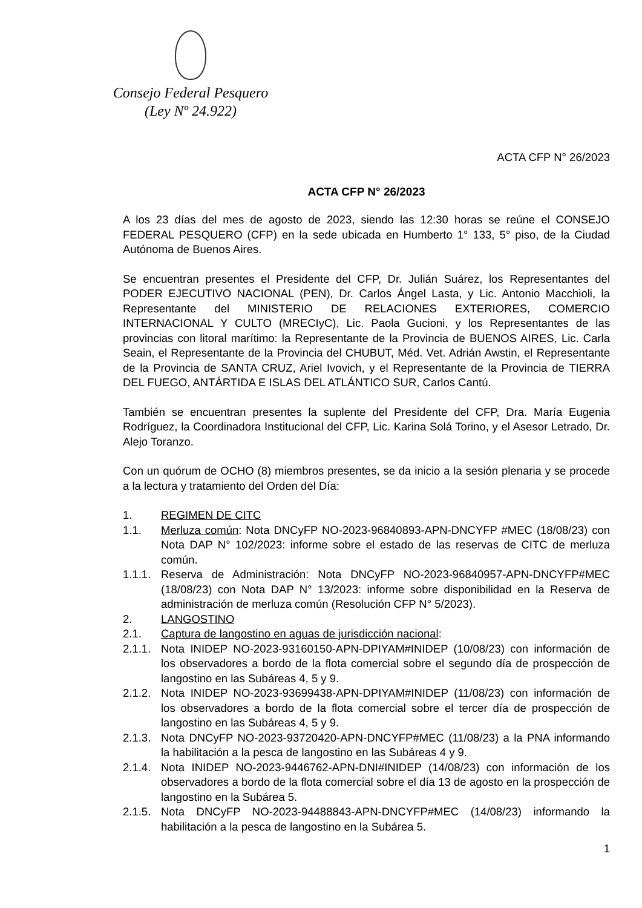Consejo Federal Pesquero
(Ley Nº 24.922)
ACTA CFP N° 26/2023
ACTA CFP N° 26/2023
A los 23 días del mes de agosto de 2023, siendo las 12:30 horas se reúne el CONSEJO FEDERAL PESQUERO (CFP) en la sede ubicada en Humberto 1° 133, 5° piso, de la Ciudad Autónoma de Buenos Aires.
Se encuentran presentes el Presidente del CFP, Dr. Julián Suárez, los Representantes del PODER EJECUTIVO NACIONAL (PEN), Dr. Carlos Ángel Lasta, y Lic. Antonio Macchioli, la Representante del MINISTERIO DE RELACIONES EXTERIORES, COMERCIO INTERNACIONAL Y CULTO (MRECIyC), Lic. Paola Gucioni, y los Representantes de las provincias con litoral marítimo: la Representante de la Provincia de BUENOS AIRES, Lic. Carla Seain, el Representante de la Provincia del CHUBUT, Méd. Vet. Adrián Awstin, el Representante de la Provincia de SANTA CRUZ, Ariel Ivovich, y el Representante de la Provincia de TIERRA DEL FUEGO, ANTÁRTIDA E ISLAS DEL ATLÁNTICO SUR, Carlos Cantú.
También se encuentran presentes la suplente del Presidente del CFP, Dra. María Eugenia Rodríguez, la Coordinadora Institucional del CFP, Lic. Karina Solá Torino, y el Asesor Letrado, Dr. Alejo Toranzo.
Con un quórum de OCHO (8) miembros presentes, se da inicio a la sesión plenaria y se procede a la lectura y tratamiento del Orden del Día:
1. REGIMEN DE CITC
1.1. Merluza común: Nota DNCyFP NO-2023-96840893-APN-DNCYFP #MEC (18/08/23) con Nota DAP N° 102/2023: informe sobre el estado de las reservas de CITC de merluza común.
1.1.1. Reserva de Administración: Nota DNCyFP NO-2023-96840957-APN-DNCYFP#MEC (18/08/23) con Nota DAP N° 13/2023: informe sobre disponibilidad en la Reserva de administración de merluza común (Resolución CFP N° 5/2023).
2. LANGOSTINO
2.1. Captura de langostino en aguas de jurisdicción nacional:
2.1.1. Nota INIDEP NO-2023-93160150-APN-DPIYAM#INIDEP (10/08/23) con información de los observadores a bordo de la flota comercial sobre el segundo día de prospección de langostino en las Subáreas 4, 5 y 9.
2.1.2. Nota INIDEP NO-2023-93699438-APN-DPIYAM#INIDEP (11/08/23) con información de los observadores a bordo de la flota comercial sobre el tercer día de prospección de langostino en las Subáreas 4, 5 y 9.
2.1.3. Nota DNCyFP NO-2023-93720420-APN-DNCYFP#MEC (11/08/23) a la PNA informando la habilitación a la pesca de langostino en las Subáreas 4 y 9.
2.1.4. Nota INIDEP NO-2023-9446762-APN-DNI#INIDEP (14/08/23) con información de los observadores a bordo de la flota comercial sobre el día 13 de agosto en la prospección de langostino en la Subárea 5.
2.1.5. Nota DNCyFP NO-2023-94488843-APN-DNCYFP#MEC (14/08/23) informando la habilitación a la pesca de langostino en la Subárea 5.
1